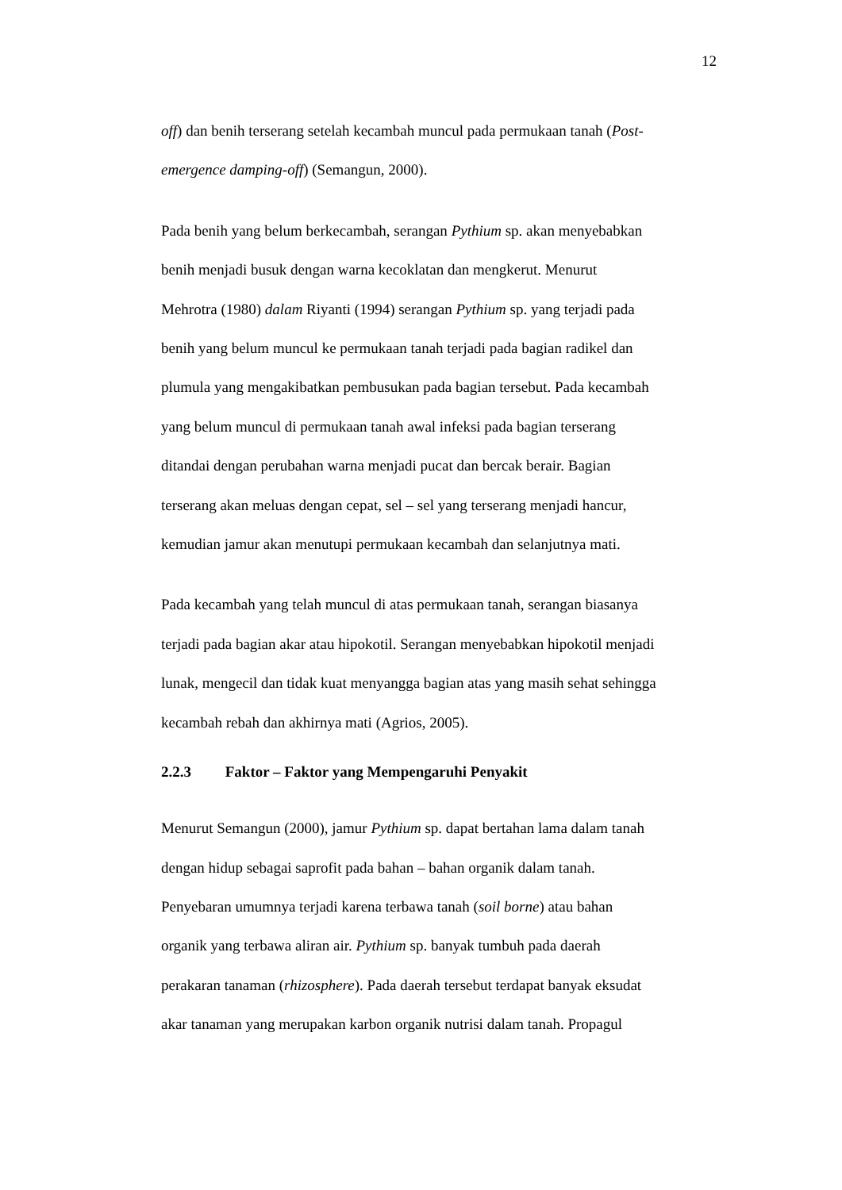12
off) dan benih terserang setelah kecambah muncul pada permukaan tanah (Post-
emergence damping-off) (Semangun, 2000).
Pada benih yang belum berkecambah, serangan Pythium sp. akan menyebabkan
benih menjadi busuk dengan warna kecoklatan dan mengkerut. Menurut
Mehrotra (1980) dalam Riyanti (1994) serangan Pythium sp. yang terjadi pada
benih yang belum muncul ke permukaan tanah terjadi pada bagian radikel dan
plumula yang mengakibatkan pembusukan pada bagian tersebut. Pada kecambah
yang belum muncul di permukaan tanah awal infeksi pada bagian terserang
ditandai dengan perubahan warna menjadi pucat dan bercak berair. Bagian
terserang akan meluas dengan cepat, sel – sel yang terserang menjadi hancur,
kemudian jamur akan menutupi permukaan kecambah dan selanjutnya mati.
Pada kecambah yang telah muncul di atas permukaan tanah, serangan biasanya
terjadi pada bagian akar atau hipokotil. Serangan menyebabkan hipokotil menjadi
lunak, mengecil dan tidak kuat menyangga bagian atas yang masih sehat sehingga
kecambah rebah dan akhirnya mati (Agrios, 2005).
2.2.3 Faktor – Faktor yang Mempengaruhi Penyakit
Menurut Semangun (2000), jamur Pythium sp. dapat bertahan lama dalam tanah
dengan hidup sebagai saprofit pada bahan – bahan organik dalam tanah.
Penyebaran umumnya terjadi karena terbawa tanah (soil borne) atau bahan
organik yang terbawa aliran air. Pythium sp. banyak tumbuh pada daerah
perakaran tanaman (rhizosphere). Pada daerah tersebut terdapat banyak eksudat
akar tanaman yang merupakan karbon organik nutrisi dalam tanah. Propagul